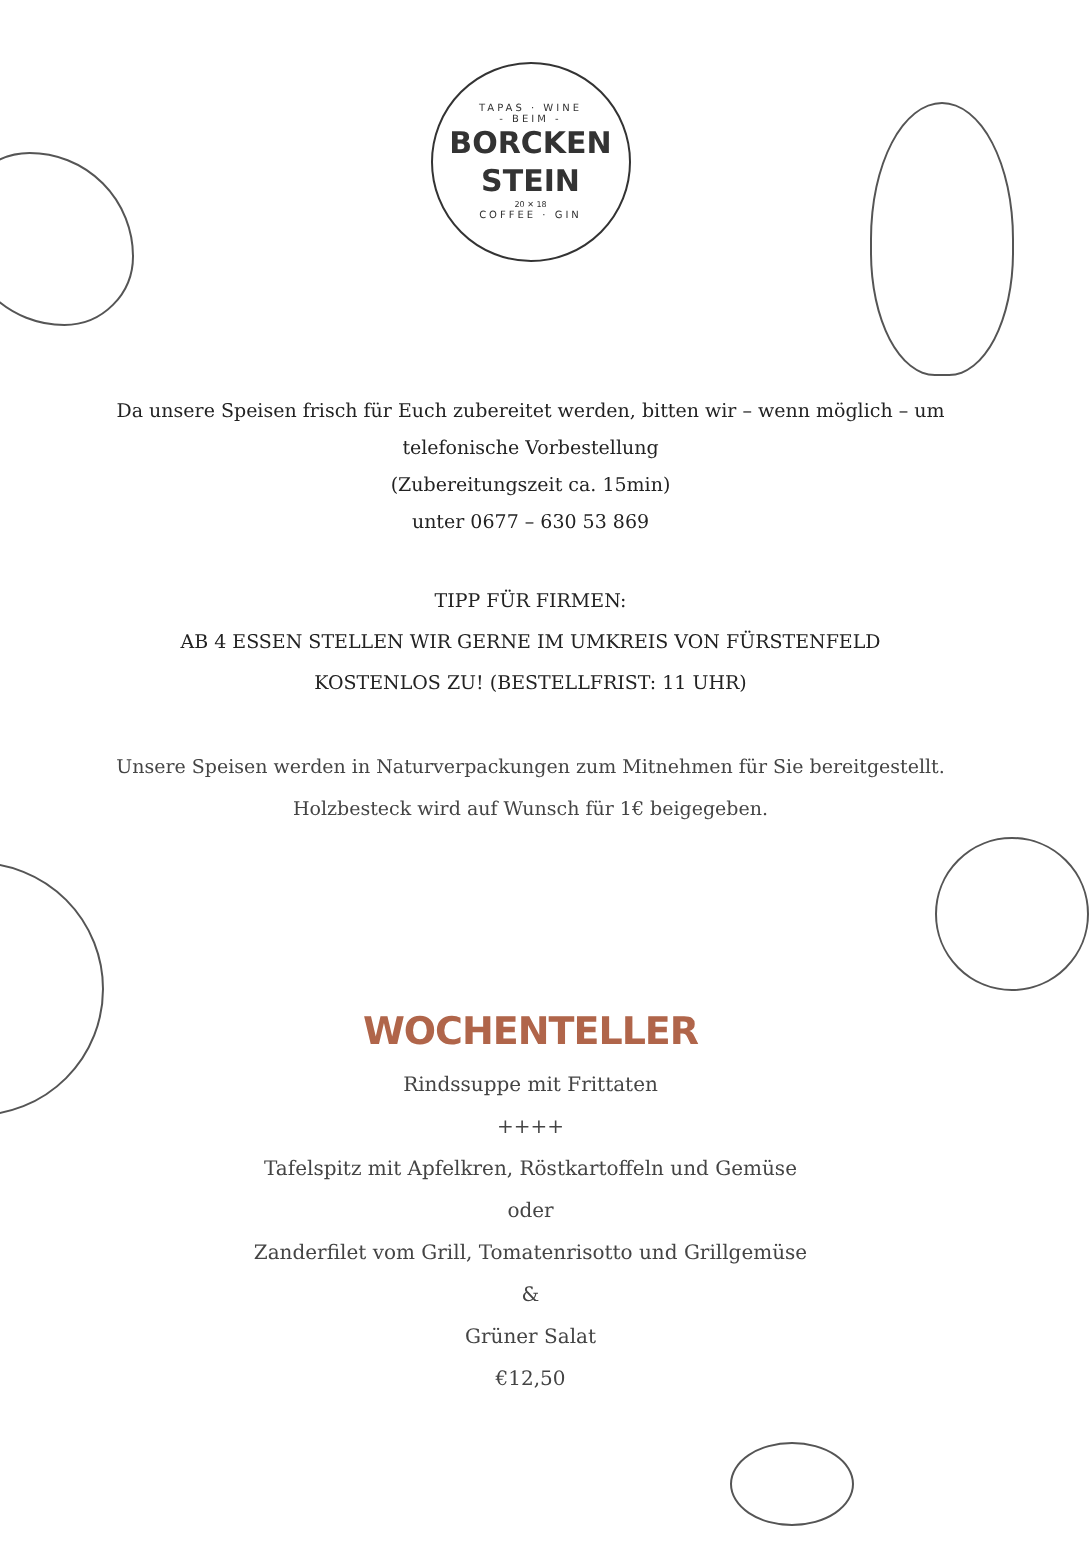TAPAS · WINE
- BEIM -
BORCKEN
STEIN
20 ✕ 18
COFFEE · GIN
Da unsere Speisen frisch für Euch zubereitet werden, bitten wir – wenn möglich – um
telefonische Vorbestellung
(Zubereitungszeit ca. 15min)
unter 0677 – 630 53 869
TIPP FÜR FIRMEN:
AB 4 ESSEN STELLEN WIR GERNE IM UMKREIS VON FÜRSTENFELD
KOSTENLOS ZU! (BESTELLFRIST: 11 UHR)
Unsere Speisen werden in Naturverpackungen zum Mitnehmen für Sie bereitgestellt.
Holzbesteck wird auf Wunsch für 1€ beigegeben.
WOCHENTELLER
Rindssuppe mit Frittaten
++++
Tafelspitz mit Apfelkren, Röstkartoffeln und Gemüse
oder
Zanderfilet vom Grill, Tomatenrisotto und Grillgemüse
&
Grüner Salat
€12,50